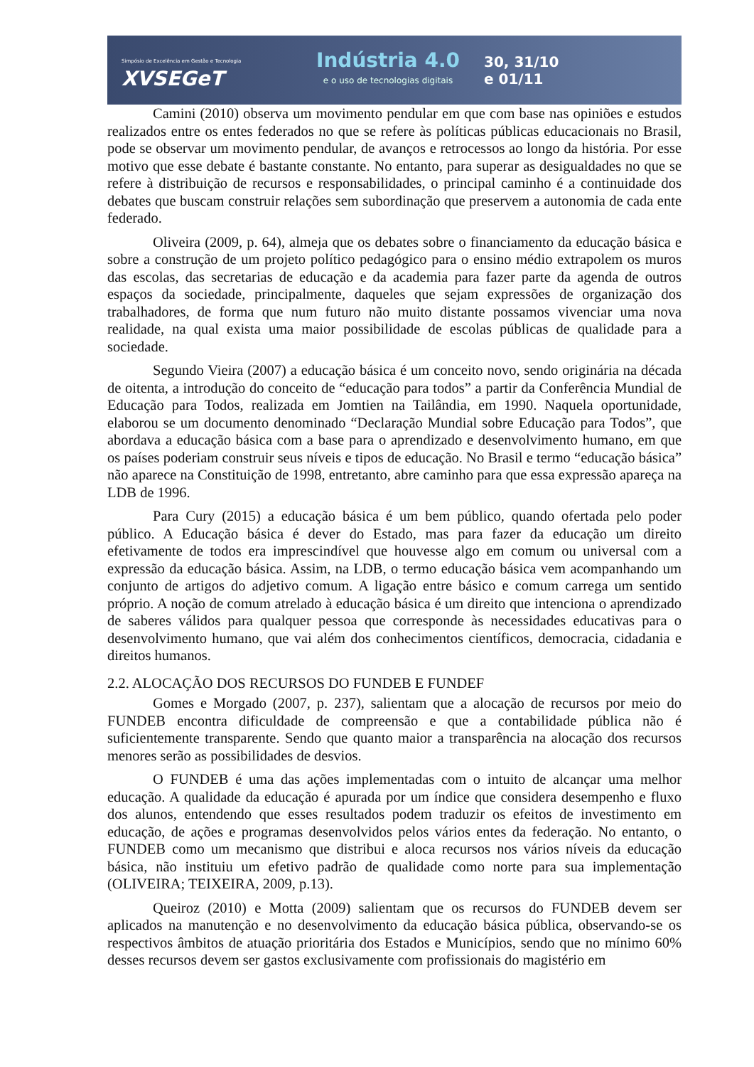Simpósio de Excelência em Gestão e Tecnologia
XVSEGeT
Indústria 4.0
e o uso de tecnologias digitais
30, 31/10
e 01/11
Camini (2010) observa um movimento pendular em que com base nas opiniões e estudos realizados entre os entes federados no que se refere às políticas públicas educacionais no Brasil, pode se observar um movimento pendular, de avanços e retrocessos ao longo da história. Por esse motivo que esse debate é bastante constante. No entanto, para superar as desigualdades no que se refere à distribuição de recursos e responsabilidades, o principal caminho é a continuidade dos debates que buscam construir relações sem subordinação que preservem a autonomia de cada ente federado.
Oliveira (2009, p. 64), almeja que os debates sobre o financiamento da educação básica e sobre a construção de um projeto político pedagógico para o ensino médio extrapolem os muros das escolas, das secretarias de educação e da academia para fazer parte da agenda de outros espaços da sociedade, principalmente, daqueles que sejam expressões de organização dos trabalhadores, de forma que num futuro não muito distante possamos vivenciar uma nova realidade, na qual exista uma maior possibilidade de escolas públicas de qualidade para a sociedade.
Segundo Vieira (2007) a educação básica é um conceito novo, sendo originária na década de oitenta, a introdução do conceito de “educação para todos” a partir da Conferência Mundial de Educação para Todos, realizada em Jomtien na Tailândia, em 1990. Naquela oportunidade, elaborou se um documento denominado “Declaração Mundial sobre Educação para Todos”, que abordava a educação básica com a base para o aprendizado e desenvolvimento humano, em que os países poderiam construir seus níveis e tipos de educação. No Brasil e termo “educação básica” não aparece na Constituição de 1998, entretanto, abre caminho para que essa expressão apareça na LDB de 1996.
Para Cury (2015) a educação básica é um bem público, quando ofertada pelo poder público. A Educação básica é dever do Estado, mas para fazer da educação um direito efetivamente de todos era imprescindível que houvesse algo em comum ou universal com a expressão da educação básica. Assim, na LDB, o termo educação básica vem acompanhando um conjunto de artigos do adjetivo comum. A ligação entre básico e comum carrega um sentido próprio. A noção de comum atrelado à educação básica é um direito que intenciona o aprendizado de saberes válidos para qualquer pessoa que corresponde às necessidades educativas para o desenvolvimento humano, que vai além dos conhecimentos científicos, democracia, cidadania e direitos humanos.
2.2. ALOCAÇÃO DOS RECURSOS DO FUNDEB E FUNDEF
Gomes e Morgado (2007, p. 237), salientam que a alocação de recursos por meio do FUNDEB encontra dificuldade de compreensão e que a contabilidade pública não é suficientemente transparente. Sendo que quanto maior a transparência na alocação dos recursos menores serão as possibilidades de desvios.
O FUNDEB é uma das ações implementadas com o intuito de alcançar uma melhor educação. A qualidade da educação é apurada por um índice que considera desempenho e fluxo dos alunos, entendendo que esses resultados podem traduzir os efeitos de investimento em educação, de ações e programas desenvolvidos pelos vários entes da federação. No entanto, o FUNDEB como um mecanismo que distribui e aloca recursos nos vários níveis da educação básica, não instituiu um efetivo padrão de qualidade como norte para sua implementação (OLIVEIRA; TEIXEIRA, 2009, p.13).
Queiroz (2010) e Motta (2009) salientam que os recursos do FUNDEB devem ser aplicados na manutenção e no desenvolvimento da educação básica pública, observando-se os respectivos âmbitos de atuação prioritária dos Estados e Municípios, sendo que no mínimo 60% desses recursos devem ser gastos exclusivamente com profissionais do magistério em